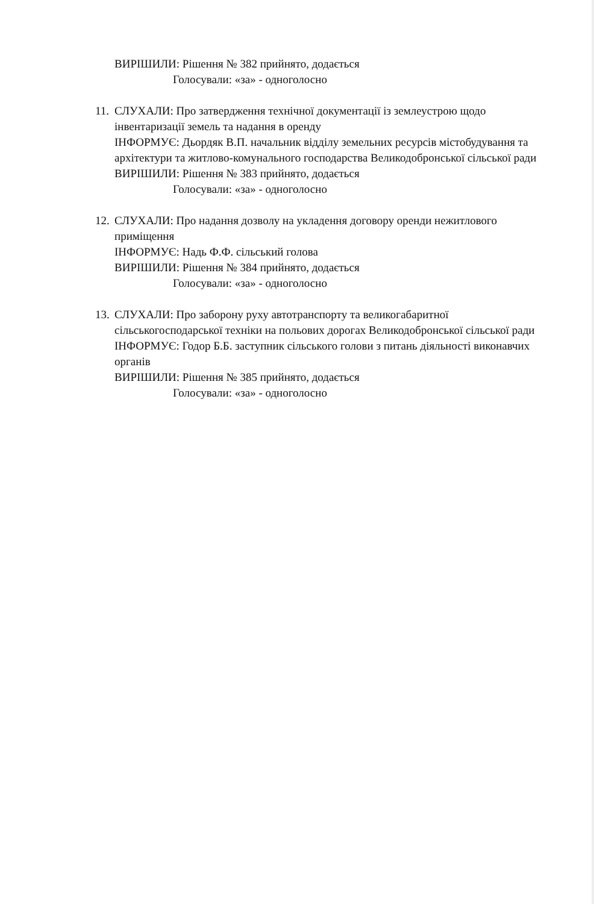ВИРІШИЛИ: Рішення № 382 прийнято, додається
Голосували: «за» - одноголосно
11.
СЛУХАЛИ: Про затвердження технічної документації із землеустрою щодо інвентаризації земель та надання в оренду
ІНФОРМУЄ: Дьордяк В.П. начальник відділу земельних ресурсів містобудування та архітектури та житлово-комунального господарства Великодобронської сільської ради
ВИРІШИЛИ: Рішення № 383 прийнято, додається
Голосували: «за» - одноголосно
12.
СЛУХАЛИ: Про надання дозволу на укладення договору оренди нежитлового приміщення
ІНФОРМУЄ: Надь Ф.Ф. сільський голова
ВИРІШИЛИ: Рішення № 384 прийнято, додається
Голосували: «за» - одноголосно
13.
СЛУХАЛИ: Про заборону руху автотранспорту та великогабаритної сільськогосподарської техніки на польових дорогах Великодобронської сільської ради
ІНФОРМУЄ: Годор Б.Б. заступник сільського голови з питань діяльності виконавчих органів
ВИРІШИЛИ: Рішення № 385 прийнято, додається
Голосували: «за» - одноголосно